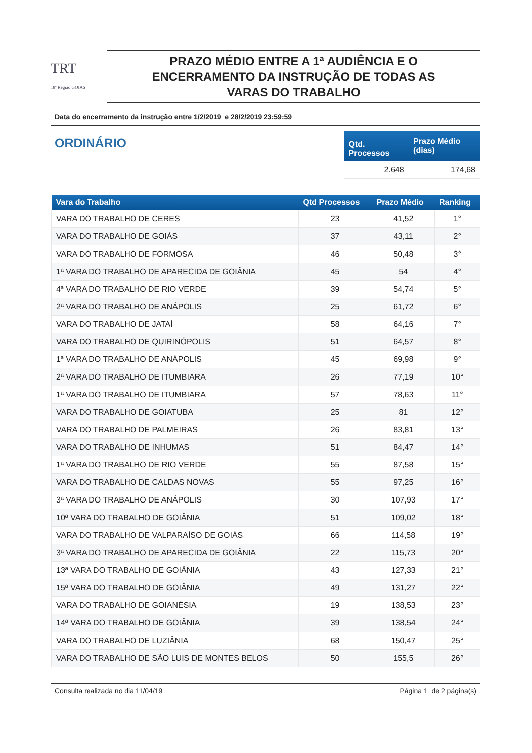TRT
18ª Região GOIÁS
PRAZO MÉDIO ENTRE A 1ª AUDIÊNCIA E O
ENCERRAMENTO DA INSTRUÇÃO DE TODAS AS
VARAS DO TRABALHO
Data do encerramento da instrução entre 1/2/2019 e 28/2/2019 23:59:59
ORDINÁRIO
| Qtd. Processos | Prazo Médio (dias) |
| --- | --- |
| 2.648 | 174,68 |
| Vara do Trabalho | Qtd Processos | Prazo Médio | Ranking |
| --- | --- | --- | --- |
| VARA DO TRABALHO DE CERES | 23 | 41,52 | 1° |
| VARA DO TRABALHO DE GOIÁS | 37 | 43,11 | 2° |
| VARA DO TRABALHO DE FORMOSA | 46 | 50,48 | 3° |
| 1ª VARA DO TRABALHO DE APARECIDA DE GOIÂNIA | 45 | 54 | 4° |
| 4ª VARA DO TRABALHO DE RIO VERDE | 39 | 54,74 | 5° |
| 2ª VARA DO TRABALHO DE ANÁPOLIS | 25 | 61,72 | 6° |
| VARA DO TRABALHO DE JATAÍ | 58 | 64,16 | 7° |
| VARA DO TRABALHO DE QUIRINÓPOLIS | 51 | 64,57 | 8° |
| 1ª VARA DO TRABALHO DE ANÁPOLIS | 45 | 69,98 | 9° |
| 2ª VARA DO TRABALHO DE ITUMBIARA | 26 | 77,19 | 10° |
| 1ª VARA DO TRABALHO DE ITUMBIARA | 57 | 78,63 | 11° |
| VARA DO TRABALHO DE GOIATUBA | 25 | 81 | 12° |
| VARA DO TRABALHO DE PALMEIRAS | 26 | 83,81 | 13° |
| VARA DO TRABALHO DE INHUMAS | 51 | 84,47 | 14° |
| 1ª VARA DO TRABALHO DE RIO VERDE | 55 | 87,58 | 15° |
| VARA DO TRABALHO DE CALDAS NOVAS | 55 | 97,25 | 16° |
| 3ª VARA DO TRABALHO DE ANÁPOLIS | 30 | 107,93 | 17° |
| 10ª VARA DO TRABALHO DE GOIÂNIA | 51 | 109,02 | 18° |
| VARA DO TRABALHO DE VALPARAÍSO DE GOIÁS | 66 | 114,58 | 19° |
| 3ª VARA DO TRABALHO DE APARECIDA DE GOIÂNIA | 22 | 115,73 | 20° |
| 13ª VARA DO TRABALHO DE GOIÂNIA | 43 | 127,33 | 21° |
| 15ª VARA DO TRABALHO DE GOIÂNIA | 49 | 131,27 | 22° |
| VARA DO TRABALHO DE GOIANÉSIA | 19 | 138,53 | 23° |
| 14ª VARA DO TRABALHO DE GOIÂNIA | 39 | 138,54 | 24° |
| VARA DO TRABALHO DE LUZIÂNIA | 68 | 150,47 | 25° |
| VARA DO TRABALHO DE SÃO LUIS DE MONTES BELOS | 50 | 155,5 | 26° |
Consulta realizada no dia 11/04/19 Página 1 de 2 página(s)